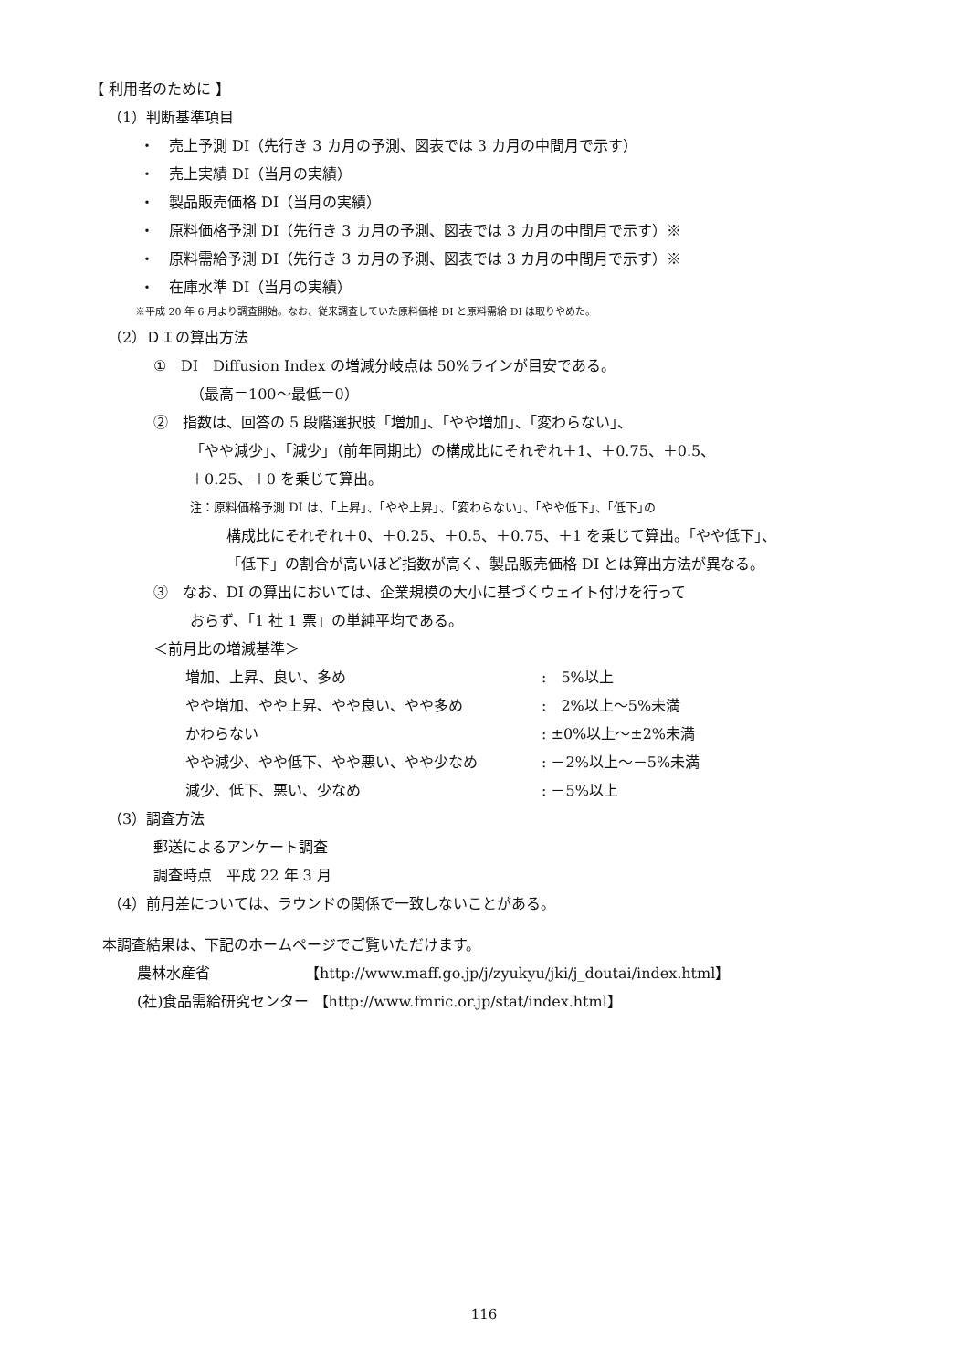【 利用者のために 】
（1）判断基準項目
・　売上予測 DI（先行き 3 カ月の予測、図表では 3 カ月の中間月で示す）
・　売上実績 DI（当月の実績）
・　製品販売価格 DI（当月の実績）
・　原料価格予測 DI（先行き 3 カ月の予測、図表では 3 カ月の中間月で示す）※
・　原料需給予測 DI（先行き 3 カ月の予測、図表では 3 カ月の中間月で示す）※
・　在庫水準 DI（当月の実績）
※平成 20 年 6 月より調査開始。なお、従来調査していた原料価格 DI と原料需給 DI は取りやめた。
（2）ＤＩの算出方法
①　DI　Diffusion Index の増減分岐点は 50%ラインが目安である。
（最高＝100～最低＝0）
②　指数は、回答の 5 段階選択肢「増加」、「やや増加」、「変わらない」、
「やや減少」、「減少」（前年同期比）の構成比にそれぞれ＋1、＋0.75、＋0.5、
＋0.25、＋0 を乗じて算出。
注：原料価格予測 DI は、｢上昇｣、｢やや上昇｣、｢変わらない｣、｢やや低下｣、｢低下｣の
構成比にそれぞれ＋0、＋0.25、＋0.5、＋0.75、＋1 を乗じて算出。「やや低下」、
「低下」の割合が高いほど指数が高く、製品販売価格 DI とは算出方法が異なる。
③　なお、DI の算出においては、企業規模の大小に基づくウェイト付けを行って
おらず、「1 社 1 票」の単純平均である。
＜前月比の増減基準＞
| 増加、上昇、良い、多め | : 5%以上 |
| やや増加、やや上昇、やや良い、やや多め | : 2%以上～5%未満 |
| かわらない | : ±0%以上～±2%未満 |
| やや減少、やや低下、やや悪い、やや少なめ | : －2%以上～－5%未満 |
| 減少、低下、悪い、少なめ | : －5%以上 |
（3）調査方法
郵送によるアンケート調査
調査時点　平成 22 年 3 月
（4）前月差については、ラウンドの関係で一致しないことがある。
本調査結果は、下記のホームページでご覧いただけます。
農林水産省　　　　　　　【http://www.maff.go.jp/j/zyukyu/jki/j_doutai/index.html】
(社)食品需給研究センター 【http://www.fmric.or.jp/stat/index.html】
116